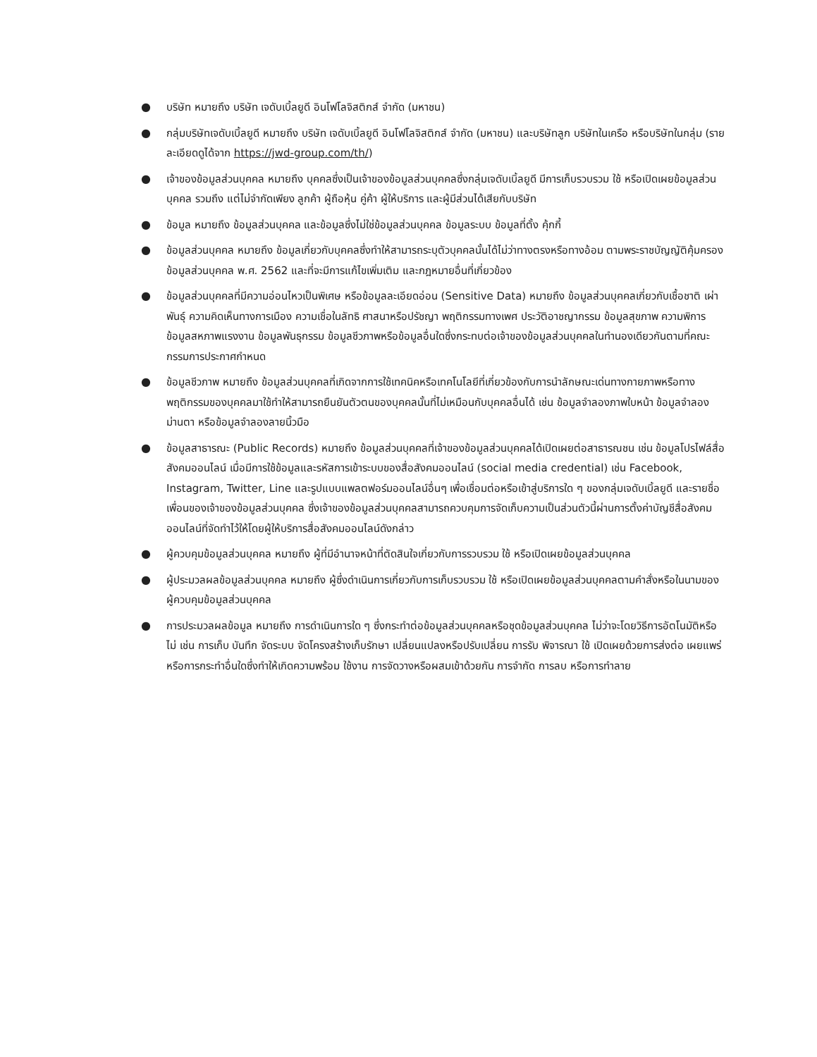● บริษัท หมายถึง บริษัท เจดับเบิ้ลยูดี อินโฟโลจิสติกส์ จำกัด (มหาชน)
● กลุ่มบริษัทเจดับเบิ้ลยูดี หมายถึง บริษัท เจดับเบิ้ลยูดี อินโฟโลจิสติกส์ จำกัด (มหาชน) และบริษัทลูก บริษัทในเครือ หรือบริษัทในกลุ่ม (รายละเอียดดูได้จาก https://jwd-group.com/th/)
● เจ้าของข้อมูลส่วนบุคคล หมายถึง บุคคลซึ่งเป็นเจ้าของข้อมูลส่วนบุคคลซึ่งกลุ่มเจดับเบิ้ลยูดี มีการเก็บรวบรวม ใช้ หรือเปิดเผยข้อมูลส่วนบุคคล รวมถึง แต่ไม่จำกัดเพียง ลูกค้า ผู้ถือหุ้น คู่ค้า ผู้ให้บริการ และผู้มีส่วนได้เสียกับบริษัท
● ข้อมูล หมายถึง ข้อมูลส่วนบุคคล และข้อมูลซึ่งไม่ใช่ข้อมูลส่วนบุคคล ข้อมูลระบบ ข้อมูลที่ตั้ง คุ้กกี้
● ข้อมูลส่วนบุคคล หมายถึง ข้อมูลเกี่ยวกับบุคคลซึ่งทำให้สามารถระบุตัวบุคคลนั้นได้ไม่ว่าทางตรงหรือทางอ้อม ตามพระราชบัญญัติคุ้มครองข้อมูลส่วนบุคคล พ.ศ. 2562 และที่จะมีการแก้ไขเพิ่มเติม และกฎหมายอื่นที่เกี่ยวข้อง
● ข้อมูลส่วนบุคคลที่มีความอ่อนไหวเป็นพิเศษ หรือข้อมูลละเอียดอ่อน (Sensitive Data) หมายถึง ข้อมูลส่วนบุคคลเกี่ยวกับเชื้อชาติ เผ่าพันธุ์ ความคิดเห็นทางการเมือง ความเชื่อในลัทธิ ศาสนาหรือปรัชญา พฤติกรรมทางเพศ ประวัติอาชญากรรม ข้อมูลสุขภาพ ความพิการ ข้อมูลสหภาพแรงงาน ข้อมูลพันธุกรรม ข้อมูลชีวภาพหรือข้อมูลอื่นใดซึ่งกระทบต่อเจ้าของข้อมูลส่วนบุคคลในทำนองเดียวกันตามที่คณะกรรมการประกาศกำหนด
● ข้อมูลชีวภาพ หมายถึง ข้อมูลส่วนบุคคลที่เกิดจากการใช้เทคนิคหรือเทคโนโลยีที่เกี่ยวข้องกับการนำลักษณะเด่นทางกายภาพหรือทางพฤติกรรมของบุคคลมาใช้ทำให้สามารถยืนยันตัวตนของบุคคลนั้นที่ไม่เหมือนกับบุคคลอื่นได้ เช่น ข้อมูลจำลองภาพใบหน้า ข้อมูลจำลองม่านตา หรือข้อมูลจำลองลายนิ้วมือ
● ข้อมูลสาธารณะ (Public Records) หมายถึง ข้อมูลส่วนบุคคลที่เจ้าของข้อมูลส่วนบุคคลได้เปิดเผยต่อสาธารณชน เช่น ข้อมูลโปรไฟล์สื่อสังคมออนไลน์ เมื่อมีการใช้ข้อมูลและรหัสการเข้าระบบของสื่อสังคมออนไลน์ (social media credential) เช่น Facebook, Instagram, Twitter, Line และรูปแบบแพลตฟอร์มออนไลน์อื่นๆ เพื่อเชื่อมต่อหรือเข้าสู่บริการใด ๆ ของกลุ่มเจดับเบิ้ลยูดี และรายชื่อเพื่อนของเจ้าของข้อมูลส่วนบุคคล ซึ่งเจ้าของข้อมูลส่วนบุคคลสามารถควบคุมการจัดเก็บความเป็นส่วนตัวนี้ผ่านการตั้งค่าบัญชีสื่อสังคมออนไลน์ที่จัดทำไว้ให้โดยผู้ให้บริการสื่อสังคมออนไลน์ดังกล่าว
● ผู้ควบคุมข้อมูลส่วนบุคคล หมายถึง ผู้ที่มีอำนาจหน้าที่ตัดสินใจเกี่ยวกับการรวบรวม ใช้ หรือเปิดเผยข้อมูลส่วนบุคคล
● ผู้ประมวลผลข้อมูลส่วนบุคคล หมายถึง ผู้ซึ่งดำเนินการเกี่ยวกับการเก็บรวบรวม ใช้ หรือเปิดเผยข้อมูลส่วนบุคคลตามคำสั่งหรือในนามของผู้ควบคุมข้อมูลส่วนบุคคล
● การประมวลผลข้อมูล หมายถึง การดำเนินการใด ๆ ซึ่งกระทำต่อข้อมูลส่วนบุคคลหรือชุดข้อมูลส่วนบุคคล ไม่ว่าจะโดยวิธีการอัตโนมัติหรือไม่ เช่น การเก็บ บันทึก จัดระบบ จัดโครงสร้างเก็บรักษา เปลี่ยนแปลงหรือปรับเปลี่ยน การรับ พิจารณา ใช้ เปิดเผยด้วยการส่งต่อ เผยแพร่ หรือการกระทำอื่นใดซึ่งทำให้เกิดความพร้อม ใช้งาน การจัดวางหรือผสมเข้าด้วยกัน การจำกัด การลบ หรือการทำลาย